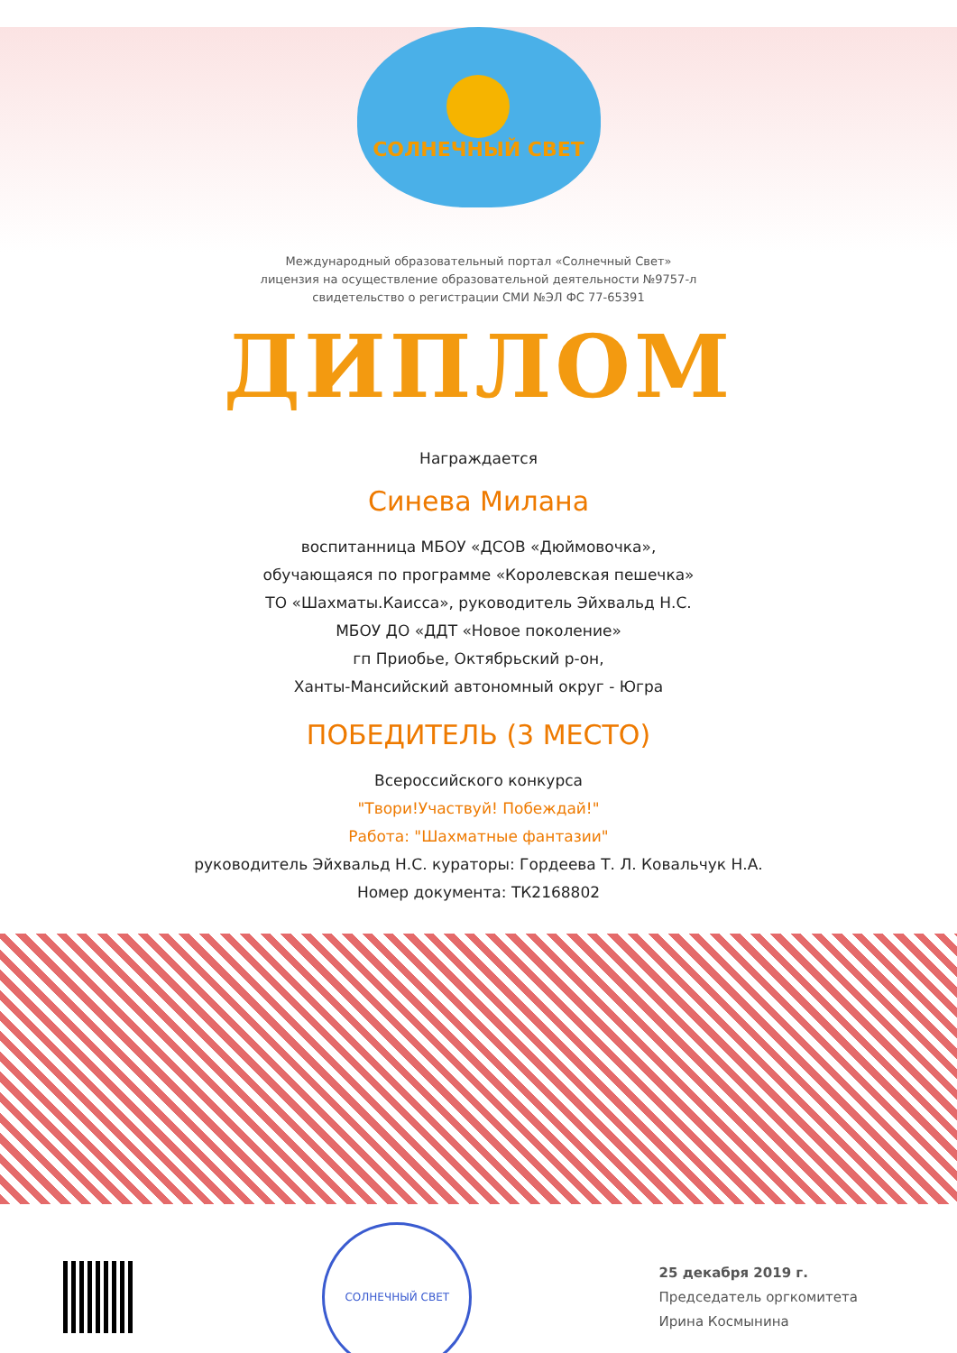СОЛНЕЧНЫЙ СВЕТ
Международный образовательный портал «Солнечный Свет»
лицензия на осуществление образовательной деятельности №9757-л
свидетельство о регистрации СМИ №ЭЛ ФС 77-65391
ДИПЛОМ
Награждается
Синева Милана
воспитанница МБОУ «ДСОВ «Дюймовочка»,
обучающаяся по программе «Королевская пешечка»
ТО «Шахматы.Каисса», руководитель Эйхвальд Н.С.
МБОУ ДО «ДДТ «Новое поколение»
гп Приобье, Октябрьский р-он,
Ханты-Мансийский автономный округ - Югра
ПОБЕДИТЕЛЬ (3 МЕСТО)
Всероссийского конкурса
"Твори!Участвуй! Побеждай!"
Работа: "Шахматные фантазии"
руководитель Эйхвальд Н.С. кураторы: Гордеева Т. Л. Ковальчук Н.А.
Номер документа: ТК2168802
СОЛНЕЧНЫЙ СВЕТ
25 декабря 2019 г.
Председатель оргкомитета
Ирина Космынина